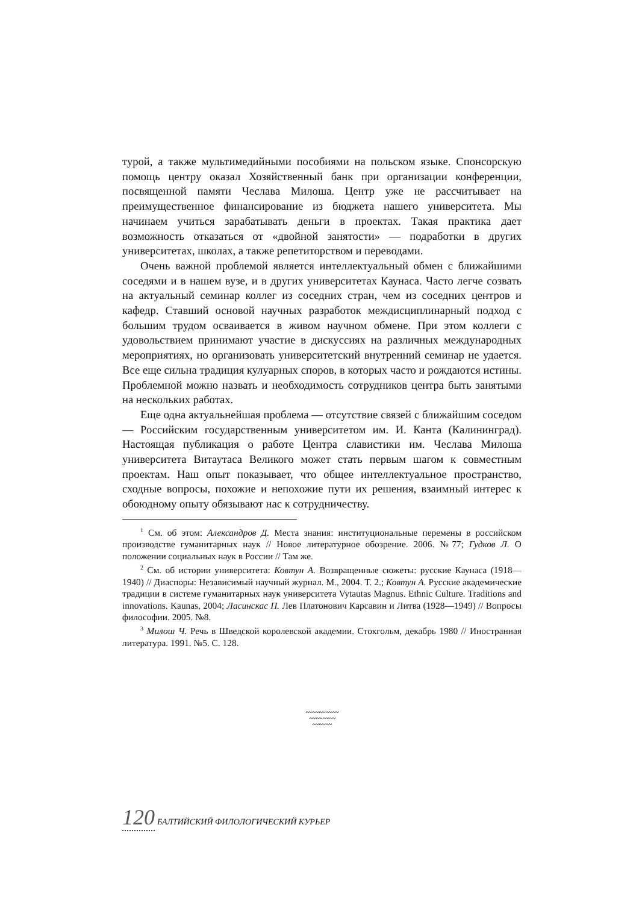турой, а также мультимедийными пособиями на польском языке. Спонсорскую помощь центру оказал Хозяйственный банк при организации конференции, посвященной памяти Чеслава Милоша. Центр уже не рассчитывает на преимущественное финансирование из бюджета нашего университета. Мы начинаем учиться зарабатывать деньги в проектах. Такая практика дает возможность отказаться от «двойной занятости» — подработки в других университетах, школах, а также репетиторством и переводами.
Очень важной проблемой является интеллектуальный обмен с ближайшими соседями и в нашем вузе, и в других университетах Каунаса. Часто легче созвать на актуальный семинар коллег из соседних стран, чем из соседних центров и кафедр. Ставший основой научных разработок междисциплинарный подход с большим трудом осваивается в живом научном обмене. При этом коллеги с удовольствием принимают участие в дискуссиях на различных международных мероприятиях, но организовать университетский внутренний семинар не удается. Все еще сильна традиция кулуарных споров, в которых часто и рождаются истины. Проблемной можно назвать и необходимость сотрудников центра быть занятыми на нескольких работах.
Еще одна актуальнейшая проблема — отсутствие связей с ближайшим соседом — Российским государственным университетом им. И. Канта (Калининград). Настоящая публикация о работе Центра славистики им. Чеслава Милоша университета Витаутаса Великого может стать первым шагом к совместным проектам. Наш опыт показывает, что общее интеллектуальное пространство, сходные вопросы, похожие и непохожие пути их решения, взаимный интерес к обоюдному опыту обязывают нас к сотрудничеству.
<sup>1</sup> См. об этом: Александров Д. Места знания: институциональные перемены в российском производстве гуманитарных наук // Новое литературное обозрение. 2006. №77; Гудков Л. О положении социальных наук в России // Там же.
<sup>2</sup> См. об истории университета: Ковтун А. Возвращенные сюжеты: русские Каунаса (1918—1940) // Диаспоры: Независимый научный журнал. М., 2004. Т. 2.; Ковтун А. Русские академические традиции в системе гуманитарных наук университета Vytautas Magnus. Ethnic Culture. Traditions and innovations. Kaunas, 2004; Ласинскас П. Лев Платонович Карсавин и Литва (1928—1949) // Вопросы философии. 2005. №8.
<sup>3</sup> Милош Ч. Речь в Шведской королевской академии. Стокгольм, декабрь 1980 // Иностранная литература. 1991. №5. С. 128.
〰〰〰〰〰
〰〰〰〰
〰〰〰
120 БАЛТИЙСКИЙ ФИЛОЛОГИЧЕСКИЙ КУРЬЕР